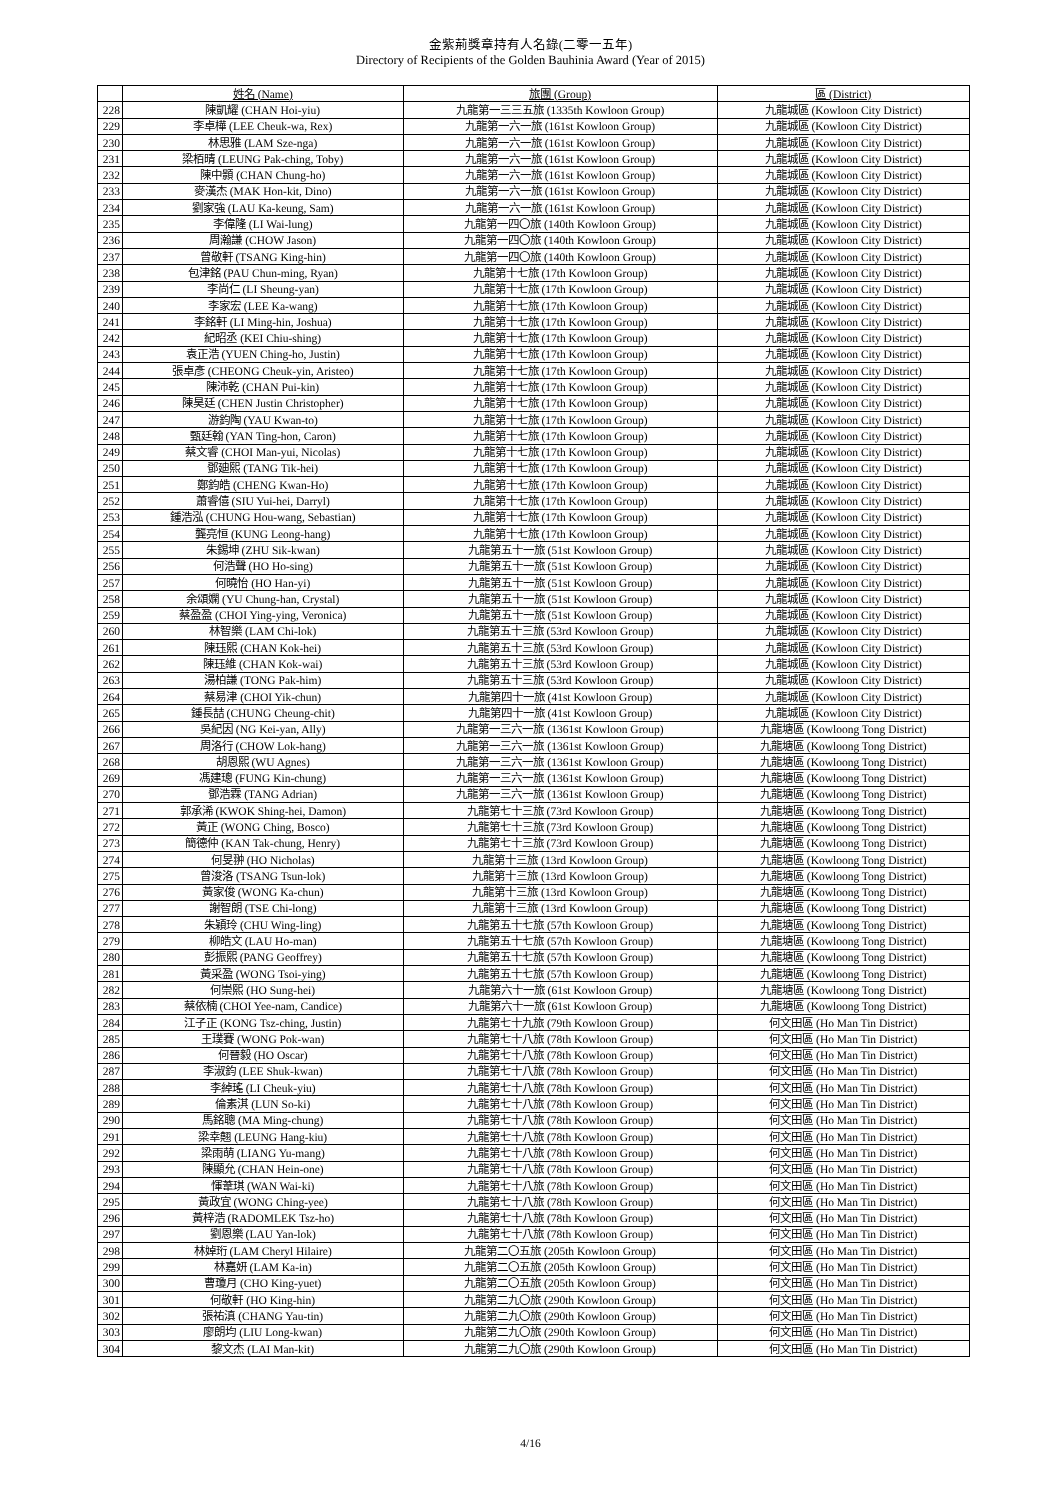金紫荊獎章持有人名錄(二零一五年)
Directory of Recipients of the Golden Bauhinia Award (Year of 2015)
| | 姓名 (Name) | 旅團 (Group) | 區 (District) |
| --- | --- | --- | --- |
| 228 | 陳凱耀 (CHAN Hoi-yiu) | 九龍第一三三五旅 (1335th Kowloon Group) | 九龍城區 (Kowloon City District) |
| 229 | 李卓樺 (LEE Cheuk-wa, Rex) | 九龍第一六一旅 (161st Kowloon Group) | 九龍城區 (Kowloon City District) |
| 230 | 林思雅 (LAM Sze-nga) | 九龍第一六一旅 (161st Kowloon Group) | 九龍城區 (Kowloon City District) |
| 231 | 梁栢晴 (LEUNG Pak-ching, Toby) | 九龍第一六一旅 (161st Kowloon Group) | 九龍城區 (Kowloon City District) |
| 232 | 陳中顥 (CHAN Chung-ho) | 九龍第一六一旅 (161st Kowloon Group) | 九龍城區 (Kowloon City District) |
| 233 | 麥漢杰 (MAK Hon-kit, Dino) | 九龍第一六一旅 (161st Kowloon Group) | 九龍城區 (Kowloon City District) |
| 234 | 劉家強 (LAU Ka-keung, Sam) | 九龍第一六一旅 (161st Kowloon Group) | 九龍城區 (Kowloon City District) |
| 235 | 李偉隆 (LI Wai-lung) | 九龍第一四〇旅 (140th Kowloon Group) | 九龍城區 (Kowloon City District) |
| 236 | 周瀚謙 (CHOW Jason) | 九龍第一四〇旅 (140th Kowloon Group) | 九龍城區 (Kowloon City District) |
| 237 | 曾敬軒 (TSANG King-hin) | 九龍第一四〇旅 (140th Kowloon Group) | 九龍城區 (Kowloon City District) |
| 238 | 包津銘 (PAU Chun-ming, Ryan) | 九龍第十七旅 (17th Kowloon Group) | 九龍城區 (Kowloon City District) |
| 239 | 李尚仁 (LI Sheung-yan) | 九龍第十七旅 (17th Kowloon Group) | 九龍城區 (Kowloon City District) |
| 240 | 李家宏 (LEE Ka-wang) | 九龍第十七旅 (17th Kowloon Group) | 九龍城區 (Kowloon City District) |
| 241 | 李銘軒 (LI Ming-hin, Joshua) | 九龍第十七旅 (17th Kowloon Group) | 九龍城區 (Kowloon City District) |
| 242 | 紀昭丞 (KEI Chiu-shing) | 九龍第十七旅 (17th Kowloon Group) | 九龍城區 (Kowloon City District) |
| 243 | 袁正浩 (YUEN Ching-ho, Justin) | 九龍第十七旅 (17th Kowloon Group) | 九龍城區 (Kowloon City District) |
| 244 | 張卓彥 (CHEONG Cheuk-yin, Aristeo) | 九龍第十七旅 (17th Kowloon Group) | 九龍城區 (Kowloon City District) |
| 245 | 陳沛乾 (CHAN Pui-kin) | 九龍第十七旅 (17th Kowloon Group) | 九龍城區 (Kowloon City District) |
| 246 | 陳昊廷 (CHEN Justin Christopher) | 九龍第十七旅 (17th Kowloon Group) | 九龍城區 (Kowloon City District) |
| 247 | 游鈞陶 (YAU Kwan-to) | 九龍第十七旅 (17th Kowloon Group) | 九龍城區 (Kowloon City District) |
| 248 | 甄廷翰 (YAN Ting-hon, Caron) | 九龍第十七旅 (17th Kowloon Group) | 九龍城區 (Kowloon City District) |
| 249 | 蔡文睿 (CHOI Man-yui, Nicolas) | 九龍第十七旅 (17th Kowloon Group) | 九龍城區 (Kowloon City District) |
| 250 | 鄧廸熙 (TANG Tik-hei) | 九龍第十七旅 (17th Kowloon Group) | 九龍城區 (Kowloon City District) |
| 251 | 鄭鈞皓 (CHENG Kwan-Ho) | 九龍第十七旅 (17th Kowloon Group) | 九龍城區 (Kowloon City District) |
| 252 | 蕭睿僖 (SIU Yui-hei, Darryl) | 九龍第十七旅 (17th Kowloon Group) | 九龍城區 (Kowloon City District) |
| 253 | 鍾浩泓 (CHUNG Hou-wang, Sebastian) | 九龍第十七旅 (17th Kowloon Group) | 九龍城區 (Kowloon City District) |
| 254 | 龔亮恒 (KUNG Leong-hang) | 九龍第十七旅 (17th Kowloon Group) | 九龍城區 (Kowloon City District) |
| 255 | 朱錫坤 (ZHU Sik-kwan) | 九龍第五十一旅 (51st Kowloon Group) | 九龍城區 (Kowloon City District) |
| 256 | 何浩聲 (HO Ho-sing) | 九龍第五十一旅 (51st Kowloon Group) | 九龍城區 (Kowloon City District) |
| 257 | 何曉怡 (HO Han-yi) | 九龍第五十一旅 (51st Kowloon Group) | 九龍城區 (Kowloon City District) |
| 258 | 余頌嫻 (YU Chung-han, Crystal) | 九龍第五十一旅 (51st Kowloon Group) | 九龍城區 (Kowloon City District) |
| 259 | 蔡盈盈 (CHOI Ying-ying, Veronica) | 九龍第五十一旅 (51st Kowloon Group) | 九龍城區 (Kowloon City District) |
| 260 | 林智樂 (LAM Chi-lok) | 九龍第五十三旅 (53rd Kowloon Group) | 九龍城區 (Kowloon City District) |
| 261 | 陳珏熙 (CHAN Kok-hei) | 九龍第五十三旅 (53rd Kowloon Group) | 九龍城區 (Kowloon City District) |
| 262 | 陳珏維 (CHAN Kok-wai) | 九龍第五十三旅 (53rd Kowloon Group) | 九龍城區 (Kowloon City District) |
| 263 | 湯柏謙 (TONG Pak-him) | 九龍第五十三旅 (53rd Kowloon Group) | 九龍城區 (Kowloon City District) |
| 264 | 蔡易津 (CHOI Yik-chun) | 九龍第四十一旅 (41st Kowloon Group) | 九龍城區 (Kowloon City District) |
| 265 | 鍾長喆 (CHUNG Cheung-chit) | 九龍第四十一旅 (41st Kowloon Group) | 九龍城區 (Kowloon City District) |
| 266 | 吳紀因 (NG Kei-yan, Ally) | 九龍第一三六一旅 (1361st Kowloon Group) | 九龍塘區 (Kowloong Tong District) |
| 267 | 周洛行 (CHOW Lok-hang) | 九龍第一三六一旅 (1361st Kowloon Group) | 九龍塘區 (Kowloong Tong District) |
| 268 | 胡恩熙 (WU Agnes) | 九龍第一三六一旅 (1361st Kowloon Group) | 九龍塘區 (Kowloong Tong District) |
| 269 | 馮建璁 (FUNG Kin-chung) | 九龍第一三六一旅 (1361st Kowloon Group) | 九龍塘區 (Kowloong Tong District) |
| 270 | 鄧浩霖 (TANG Adrian) | 九龍第一三六一旅 (1361st Kowloon Group) | 九龍塘區 (Kowloong Tong District) |
| 271 | 郭承浠 (KWOK Shing-hei, Damon) | 九龍第七十三旅 (73rd Kowloon Group) | 九龍塘區 (Kowloong Tong District) |
| 272 | 黃正 (WONG Ching, Bosco) | 九龍第七十三旅 (73rd Kowloon Group) | 九龍塘區 (Kowloong Tong District) |
| 273 | 簡德仲 (KAN Tak-chung, Henry) | 九龍第七十三旅 (73rd Kowloon Group) | 九龍塘區 (Kowloong Tong District) |
| 274 | 何旻翀 (HO Nicholas) | 九龍第十三旅 (13rd Kowloon Group) | 九龍塘區 (Kowloong Tong District) |
| 275 | 曾浚洛 (TSANG Tsun-lok) | 九龍第十三旅 (13rd Kowloon Group) | 九龍塘區 (Kowloong Tong District) |
| 276 | 黃家俊 (WONG Ka-chun) | 九龍第十三旅 (13rd Kowloon Group) | 九龍塘區 (Kowloong Tong District) |
| 277 | 謝智朗 (TSE Chi-long) | 九龍第十三旅 (13rd Kowloon Group) | 九龍塘區 (Kowloong Tong District) |
| 278 | 朱穎玲 (CHU Wing-ling) | 九龍第五十七旅 (57th Kowloon Group) | 九龍塘區 (Kowloong Tong District) |
| 279 | 柳皓文 (LAU Ho-man) | 九龍第五十七旅 (57th Kowloon Group) | 九龍塘區 (Kowloong Tong District) |
| 280 | 彭振熙 (PANG Geoffrey) | 九龍第五十七旅 (57th Kowloon Group) | 九龍塘區 (Kowloong Tong District) |
| 281 | 黃采盈 (WONG Tsoi-ying) | 九龍第五十七旅 (57th Kowloon Group) | 九龍塘區 (Kowloong Tong District) |
| 282 | 何崇熙 (HO Sung-hei) | 九龍第六十一旅 (61st Kowloon Group) | 九龍塘區 (Kowloong Tong District) |
| 283 | 蔡依楠 (CHOI Yee-nam, Candice) | 九龍第六十一旅 (61st Kowloon Group) | 九龍塘區 (Kowloong Tong District) |
| 284 | 江子正 (KONG Tsz-ching, Justin) | 九龍第七十九旅 (79th Kowloon Group) | 何文田區 (Ho Man Tin District) |
| 285 | 王璞賽 (WONG Pok-wan) | 九龍第七十八旅 (78th Kowloon Group) | 何文田區 (Ho Man Tin District) |
| 286 | 何晉毅 (HO Oscar) | 九龍第七十八旅 (78th Kowloon Group) | 何文田區 (Ho Man Tin District) |
| 287 | 李淑鈞 (LEE Shuk-kwan) | 九龍第七十八旅 (78th Kowloon Group) | 何文田區 (Ho Man Tin District) |
| 288 | 李綽瑤 (LI Cheuk-yiu) | 九龍第七十八旅 (78th Kowloon Group) | 何文田區 (Ho Man Tin District) |
| 289 | 倫素淇 (LUN So-ki) | 九龍第七十八旅 (78th Kowloon Group) | 何文田區 (Ho Man Tin District) |
| 290 | 馬銘聰 (MA Ming-chung) | 九龍第七十八旅 (78th Kowloon Group) | 何文田區 (Ho Man Tin District) |
| 291 | 梁幸翹 (LEUNG Hang-kiu) | 九龍第七十八旅 (78th Kowloon Group) | 何文田區 (Ho Man Tin District) |
| 292 | 梁雨萌 (LIANG Yu-mang) | 九龍第七十八旅 (78th Kowloon Group) | 何文田區 (Ho Man Tin District) |
| 293 | 陳顯允 (CHAN Hein-one) | 九龍第七十八旅 (78th Kowloon Group) | 何文田區 (Ho Man Tin District) |
| 294 | 惲葦琪 (WAN Wai-ki) | 九龍第七十八旅 (78th Kowloon Group) | 何文田區 (Ho Man Tin District) |
| 295 | 黃政宜 (WONG Ching-yee) | 九龍第七十八旅 (78th Kowloon Group) | 何文田區 (Ho Man Tin District) |
| 296 | 黃梓浩 (RADOMLEK Tsz-ho) | 九龍第七十八旅 (78th Kowloon Group) | 何文田區 (Ho Man Tin District) |
| 297 | 劉恩樂 (LAU Yan-lok) | 九龍第七十八旅 (78th Kowloon Group) | 何文田區 (Ho Man Tin District) |
| 298 | 林婥珩 (LAM Cheryl Hilaire) | 九龍第二〇五旅 (205th Kowloon Group) | 何文田區 (Ho Man Tin District) |
| 299 | 林嘉妍 (LAM Ka-in) | 九龍第二〇五旅 (205th Kowloon Group) | 何文田區 (Ho Man Tin District) |
| 300 | 曹瓊月 (CHO King-yuet) | 九龍第二〇五旅 (205th Kowloon Group) | 何文田區 (Ho Man Tin District) |
| 301 | 何敬軒 (HO King-hin) | 九龍第二九〇旅 (290th Kowloon Group) | 何文田區 (Ho Man Tin District) |
| 302 | 張祐滇 (CHANG Yau-tin) | 九龍第二九〇旅 (290th Kowloon Group) | 何文田區 (Ho Man Tin District) |
| 303 | 廖朗均 (LIU Long-kwan) | 九龍第二九〇旅 (290th Kowloon Group) | 何文田區 (Ho Man Tin District) |
| 304 | 黎文杰 (LAI Man-kit) | 九龍第二九〇旅 (290th Kowloon Group) | 何文田區 (Ho Man Tin District) |
4/16